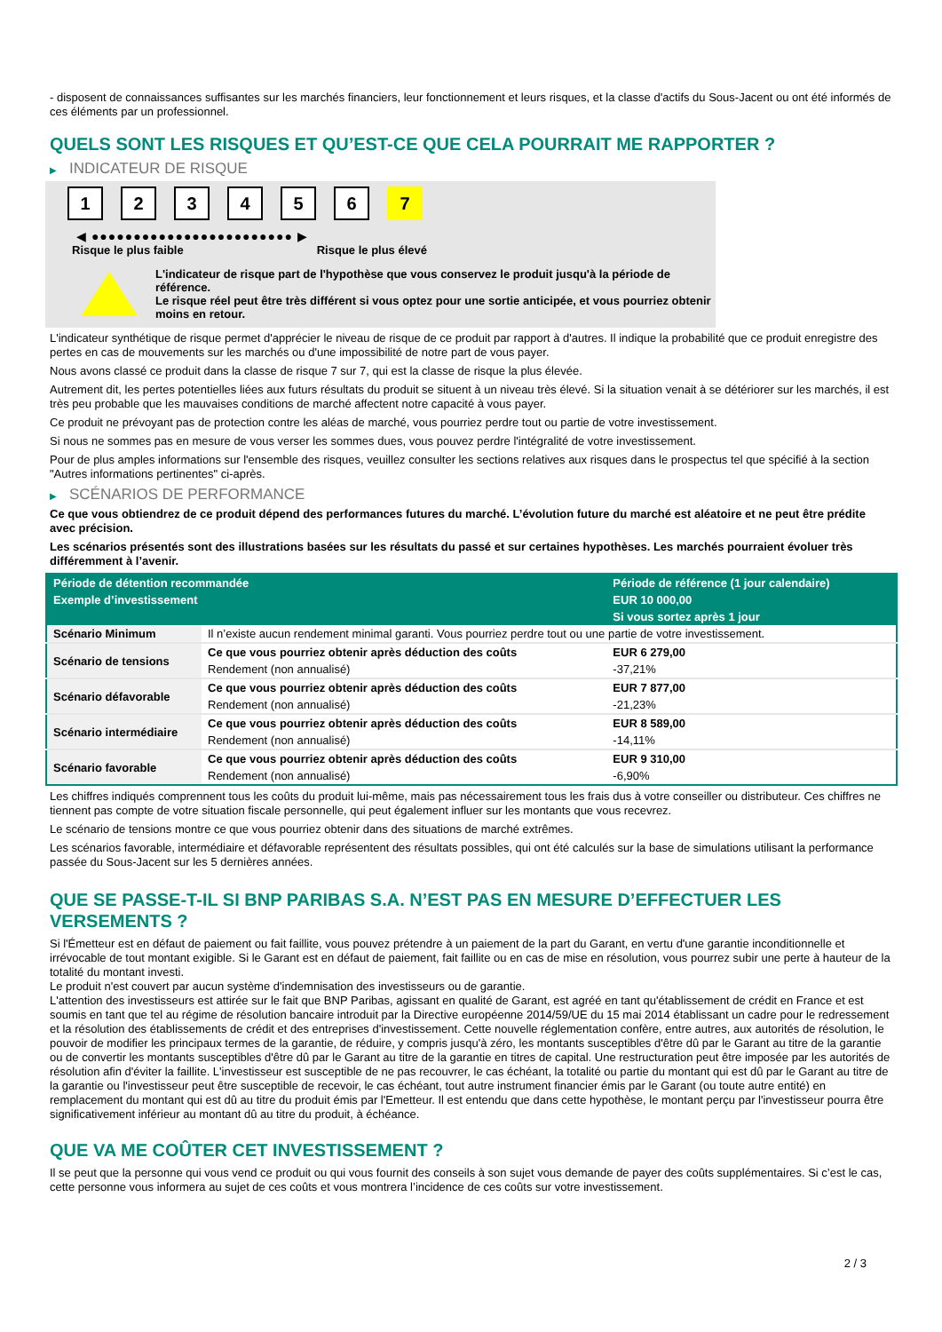- disposent de connaissances suffisantes sur les marchés financiers, leur fonctionnement et leurs risques, et la classe d'actifs du Sous-Jacent ou ont été informés de ces éléments par un professionnel.
QUELS SONT LES RISQUES ET QU’EST-CE QUE CELA POURRAIT ME RAPPORTER ?
▶ INDICATEUR DE RISQUE
1 2 3 4 5 6 7
◀ ●●●●●●●●●●●●●●●●●●●●●●●● ▶
Risque le plus faible Risque le plus élevé
L'indicateur de risque part de l'hypothèse que vous conservez le produit jusqu'à la période de référence.
Le risque réel peut être très différent si vous optez pour une sortie anticipée, et vous pourriez obtenir moins en retour.
L'indicateur synthétique de risque permet d'apprécier le niveau de risque de ce produit par rapport à d'autres. Il indique la probabilité que ce produit enregistre des pertes en cas de mouvements sur les marchés ou d'une impossibilité de notre part de vous payer.
Nous avons classé ce produit dans la classe de risque 7 sur 7, qui est la classe de risque la plus élevée.
Autrement dit, les pertes potentielles liées aux futurs résultats du produit se situent à un niveau très élevé. Si la situation venait à se détériorer sur les marchés, il est très peu probable que les mauvaises conditions de marché affectent notre capacité à vous payer.
Ce produit ne prévoyant pas de protection contre les aléas de marché, vous pourriez perdre tout ou partie de votre investissement.
Si nous ne sommes pas en mesure de vous verser les sommes dues, vous pouvez perdre l'intégralité de votre investissement.
Pour de plus amples informations sur l'ensemble des risques, veuillez consulter les sections relatives aux risques dans le prospectus tel que spécifié à la section "Autres informations pertinentes" ci-après.
▶ SCÉNARIOS DE PERFORMANCE
Ce que vous obtiendrez de ce produit dépend des performances futures du marché. L’évolution future du marché est aléatoire et ne peut être prédite avec précision.
Les scénarios présentés sont des illustrations basées sur les résultats du passé et sur certaines hypothèses. Les marchés pourraient évoluer très différemment à l’avenir.
| Période de détention recommandée | | Période de référence (1 jour calendaire) |
| --- | --- | --- |
| Exemple d’investissement | | EUR 10 000,00 |
| | | Si vous sortez après 1 jour |
| Scénario Minimum | Il n’existe aucun rendement minimal garanti. Vous pourriez perdre tout ou une partie de votre investissement. | |
| Scénario de tensions | Ce que vous pourriez obtenir après déduction des coûts | EUR 6 279,00 |
| | Rendement (non annualisé) | -37,21% |
| Scénario défavorable | Ce que vous pourriez obtenir après déduction des coûts | EUR 7 877,00 |
| | Rendement (non annualisé) | -21,23% |
| Scénario intermédiaire | Ce que vous pourriez obtenir après déduction des coûts | EUR 8 589,00 |
| | Rendement (non annualisé) | -14,11% |
| Scénario favorable | Ce que vous pourriez obtenir après déduction des coûts | EUR 9 310,00 |
| | Rendement (non annualisé) | -6,90% |
Les chiffres indiqués comprennent tous les coûts du produit lui-même, mais pas nécessairement tous les frais dus à votre conseiller ou distributeur. Ces chiffres ne tiennent pas compte de votre situation fiscale personnelle, qui peut également influer sur les montants que vous recevrez.
Le scénario de tensions montre ce que vous pourriez obtenir dans des situations de marché extrêmes.
Les scénarios favorable, intermédiaire et défavorable représentent des résultats possibles, qui ont été calculés sur la base de simulations utilisant la performance passée du Sous-Jacent sur les 5 dernières années.
QUE SE PASSE-T-IL SI BNP PARIBAS S.A. N’EST PAS EN MESURE D’EFFECTUER LES VERSEMENTS ?
Si l'Émetteur est en défaut de paiement ou fait faillite, vous pouvez prétendre à un paiement de la part du Garant, en vertu d'une garantie inconditionnelle et irrévocable de tout montant exigible. Si le Garant est en défaut de paiement, fait faillite ou en cas de mise en résolution, vous pourrez subir une perte à hauteur de la totalité du montant investi.
Le produit n'est couvert par aucun système d'indemnisation des investisseurs ou de garantie.
L'attention des investisseurs est attirée sur le fait que BNP Paribas, agissant en qualité de Garant, est agréé en tant qu'établissement de crédit en France et est soumis en tant que tel au régime de résolution bancaire introduit par la Directive européenne 2014/59/UE du 15 mai 2014 établissant un cadre pour le redressement et la résolution des établissements de crédit et des entreprises d'investissement. Cette nouvelle réglementation confère, entre autres, aux autorités de résolution, le pouvoir de modifier les principaux termes de la garantie, de réduire, y compris jusqu'à zéro, les montants susceptibles d'être dû par le Garant au titre de la garantie ou de convertir les montants susceptibles d'être dû par le Garant au titre de la garantie en titres de capital. Une restructuration peut être imposée par les autorités de résolution afin d'éviter la faillite. L'investisseur est susceptible de ne pas recouvrer, le cas échéant, la totalité ou partie du montant qui est dû par le Garant au titre de la garantie ou l'investisseur peut être susceptible de recevoir, le cas échéant, tout autre instrument financier émis par le Garant (ou toute autre entité) en remplacement du montant qui est dû au titre du produit émis par l'Emetteur. Il est entendu que dans cette hypothèse, le montant perçu par l'investisseur pourra être significativement inférieur au montant dû au titre du produit, à échéance.
QUE VA ME COÛTER CET INVESTISSEMENT ?
Il se peut que la personne qui vous vend ce produit ou qui vous fournit des conseils à son sujet vous demande de payer des coûts supplémentaires. Si c’est le cas, cette personne vous informera au sujet de ces coûts et vous montrera l’incidence de ces coûts sur votre investissement.
2 / 3